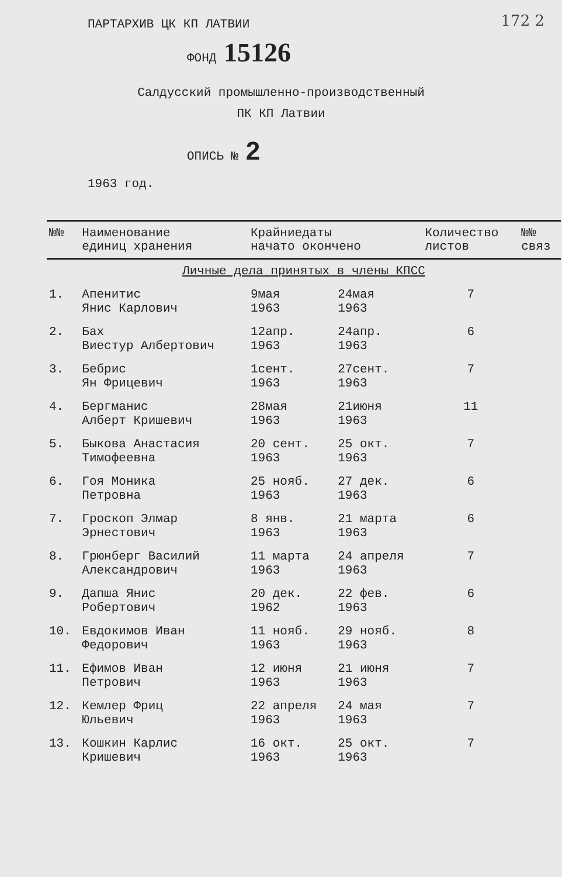172 2
ПАРТАРХИВ ЦК КП ЛАТВИИ
ФОНД 15126
Салдусский промышленно-производственный
ПК КП Латвии
ОПИСЬ № 2
1963 год.
| №№ | Наименование единиц хранения | Крайниедаты начато окончено | | Количество листов | №№ связ |
| --- | --- | --- | --- | --- | --- |
| Личные дела принятых в члены КПСС | | | | | |
| 1. | Апенитис Янис Карлович | 9мая 1963 | 24мая 1963 | 7 | |
| 2. | Бах Виестур Албертович | 12апр. 1963 | 24апр. 1963 | 6 | |
| 3. | Бебрис Ян Фрицевич | 1сент. 1963 | 27сент. 1963 | 7 | |
| 4. | Бергманис Алберт Кришевич | 28мая 1963 | 21июня 1963 | 11 | |
| 5. | Быкова Анастасия Тимофеевна | 20 сент. 1963 | 25 окт. 1963 | 7 | |
| 6. | Гоя Моника Петровна | 25 нояб. 1963 | 27 дек. 1963 | 6 | |
| 7. | Гроскоп Элмар Эрнестович | 8 янв. 1963 | 21 марта 1963 | 6 | |
| 8. | Грюнберг Василий Александрович | 11 марта 1963 | 24 апреля 1963 | 7 | |
| 9. | Дапша Янис Робертович | 20 дек. 1962 | 22 фев. 1963 | 6 | |
| 10. | Евдокимов Иван Федорович | 11 нояб. 1963 | 29 нояб. 1963 | 8 | |
| 11. | Ефимов Иван Петрович | 12 июня 1963 | 21 июня 1963 | 7 | |
| 12. | Кемлер Фриц Юльевич | 22 апреля 1963 | 24 мая 1963 | 7 | |
| 13. | Кошкин Карлис Кришевич | 16 окт. 1963 | 25 окт. 1963 | 7 | |